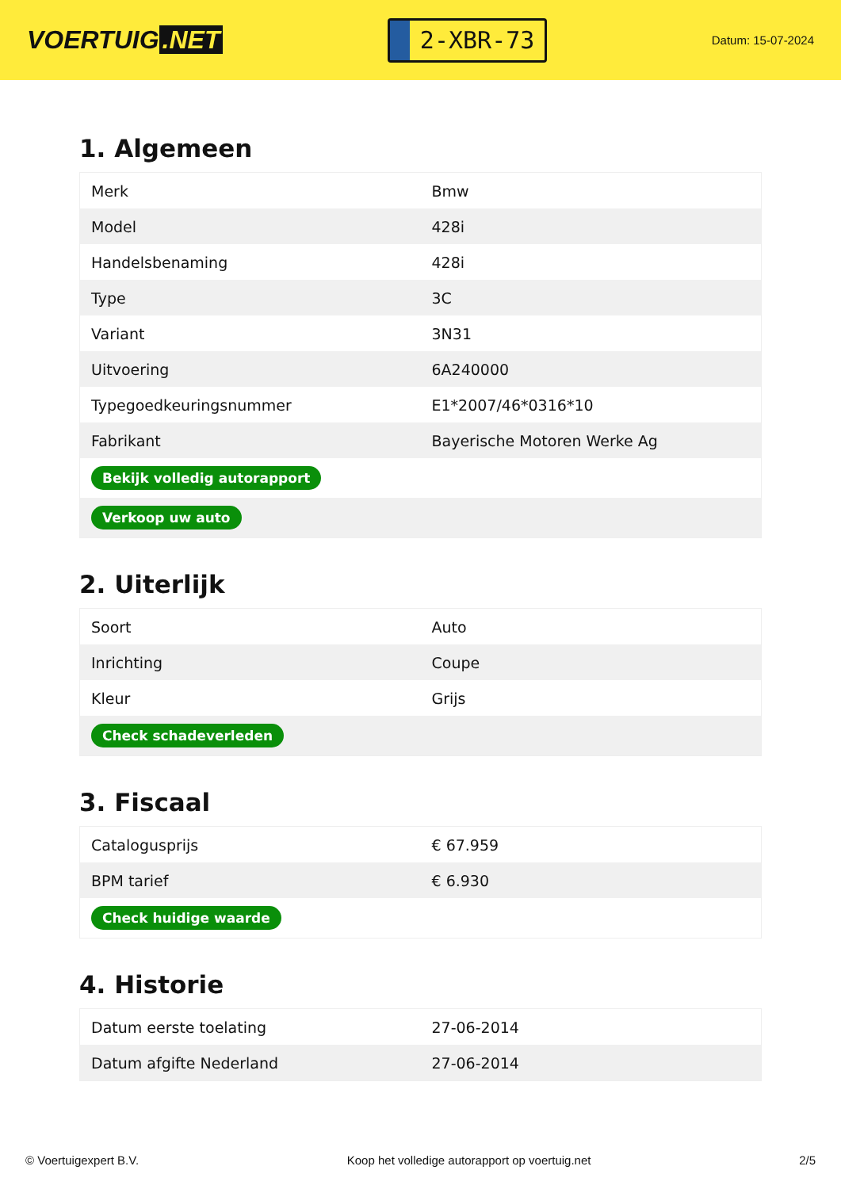VOERTUIG.NET
2-XBR-73
Datum: 15-07-2024
1. Algemeen
| Merk | Bmw |
| Model | 428i |
| Handelsbenaming | 428i |
| Type | 3C |
| Variant | 3N31 |
| Uitvoering | 6A240000 |
| Typegoedkeuringsnummer | E1*2007/46*0316*10 |
| Fabrikant | Bayerische Motoren Werke Ag |
| Bekijk volledig autorapport | |
| Verkoop uw auto | |
2. Uiterlijk
| Soort | Auto |
| Inrichting | Coupe |
| Kleur | Grijs |
| Check schadeverleden | |
3. Fiscaal
| Catalogusprijs | € 67.959 |
| BPM tarief | € 6.930 |
| Check huidige waarde | |
4. Historie
| Datum eerste toelating | 27-06-2014 |
| Datum afgifte Nederland | 27-06-2014 |
© Voertuigexpert B.V. Koop het volledige autorapport op voertuig.net 2/5